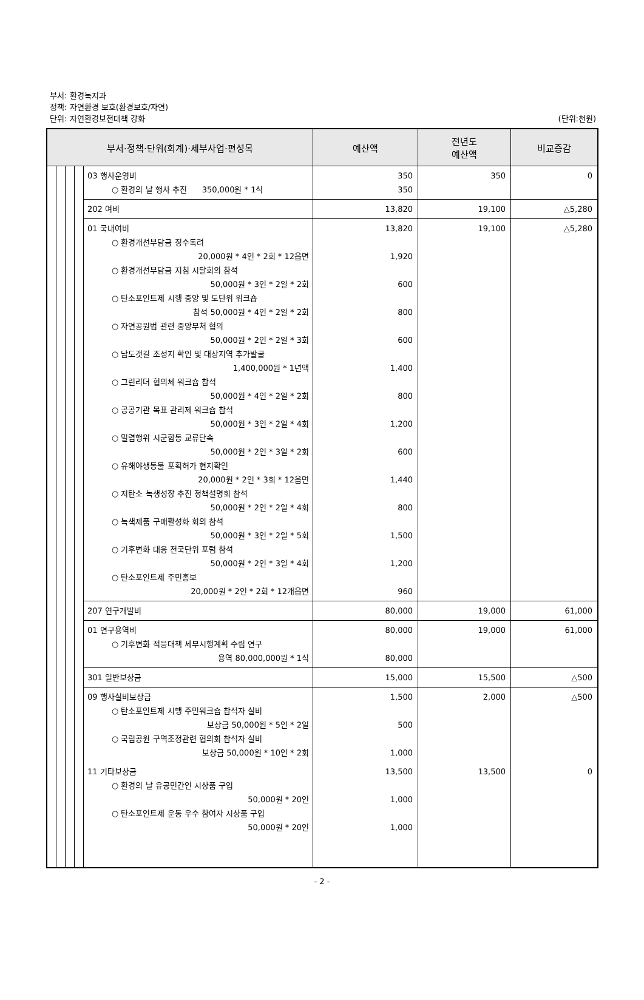부서: 환경녹지과
정책: 자연환경 보호(환경보호/자연)
단위: 자연환경보전대책 강화
(단위:천원)
| 부서·정책·단위(회계)·세부사업·편성목 | | | | | 예산액 | 전년도 예산액 | 비교증감 |
| --- | --- | --- | --- | --- | --- | --- | --- |
| | | | | 03 행사운영비 ○ 환경의 날 행사 추진 350,000원 * 1식 | 350 350 | 350 | 0 |
| | | | | 202 여비 | 13,820 | 19,100 | △5,280 |
| | | | | 01 국내여비 ○ 환경개선부담금 징수독려 20,000원 * 4인 * 2회 * 12읍면 ○ 환경개선부담금 지침 시달회의 참석 50,000원 * 3인 * 2일 * 2회 ○ 탄소포인트제 시행 중앙 및 도단위 워크숍 참석 50,000원 * 4인 * 2일 * 2회 ○ 자연공원법 관련 중앙부처 협의 50,000원 * 2인 * 2일 * 3회 ○ 남도갯길 조성지 확인 및 대상지역 추가발굴 1,400,000원 * 1년액 ○ 그린리더 협의체 워크숍 참석 50,000원 * 4인 * 2일 * 2회 ○ 공공기관 목표 관리제 워크숍 참석 50,000원 * 3인 * 2일 * 4회 ○ 밀렵행위 시군합동 교류단속 50,000원 * 2인 * 3일 * 2회 ○ 유해야생동물 포획허가 현지확인 20,000원 * 2인 * 3회 * 12읍면 ○ 저탄소 녹생성장 추진 정책설명회 참석 50,000원 * 2인 * 2일 * 4회 ○ 녹색제품 구매활성화 회의 참석 50,000원 * 3인 * 2일 * 5회 ○ 기후변화 대응 전국단위 포럼 참석 50,000원 * 2인 * 3일 * 4회 ○ 탄소포인트제 주민홍보 20,000원 * 2인 * 2회 * 12개읍면 | 13,820 1,920 600 800 600 1,400 800 1,200 600 1,440 800 1,500 1,200 960 | 19,100 | △5,280 |
| | | | | 207 연구개발비 | 80,000 | 19,000 | 61,000 |
| | | | | 01 연구용역비 ○ 기후변화 적응대책 세부시행계획 수립 연구 용역 80,000,000원 * 1식 | 80,000 80,000 | 19,000 | 61,000 |
| | | | | 301 일반보상금 | 15,000 | 15,500 | △500 |
| | | | | 09 행사실비보상금 ○ 탄소포인트제 시행 주민워크숍 참석자 실비 보상금 50,000원 * 5인 * 2일 ○ 국립공원 구역조정관련 협의회 참석자 실비 보상금 50,000원 * 10인 * 2회 | 1,500 500 1,000 | 2,000 | △500 |
| | | | | 11 기타보상금 ○ 환경의 날 유공민간인 시상품 구입 50,000원 * 20인 ○ 탄소포인트제 운동 우수 참여자 시상품 구입 50,000원 * 20인 | 13,500 1,000 1,000 | 13,500 | 0 |
- 2 -